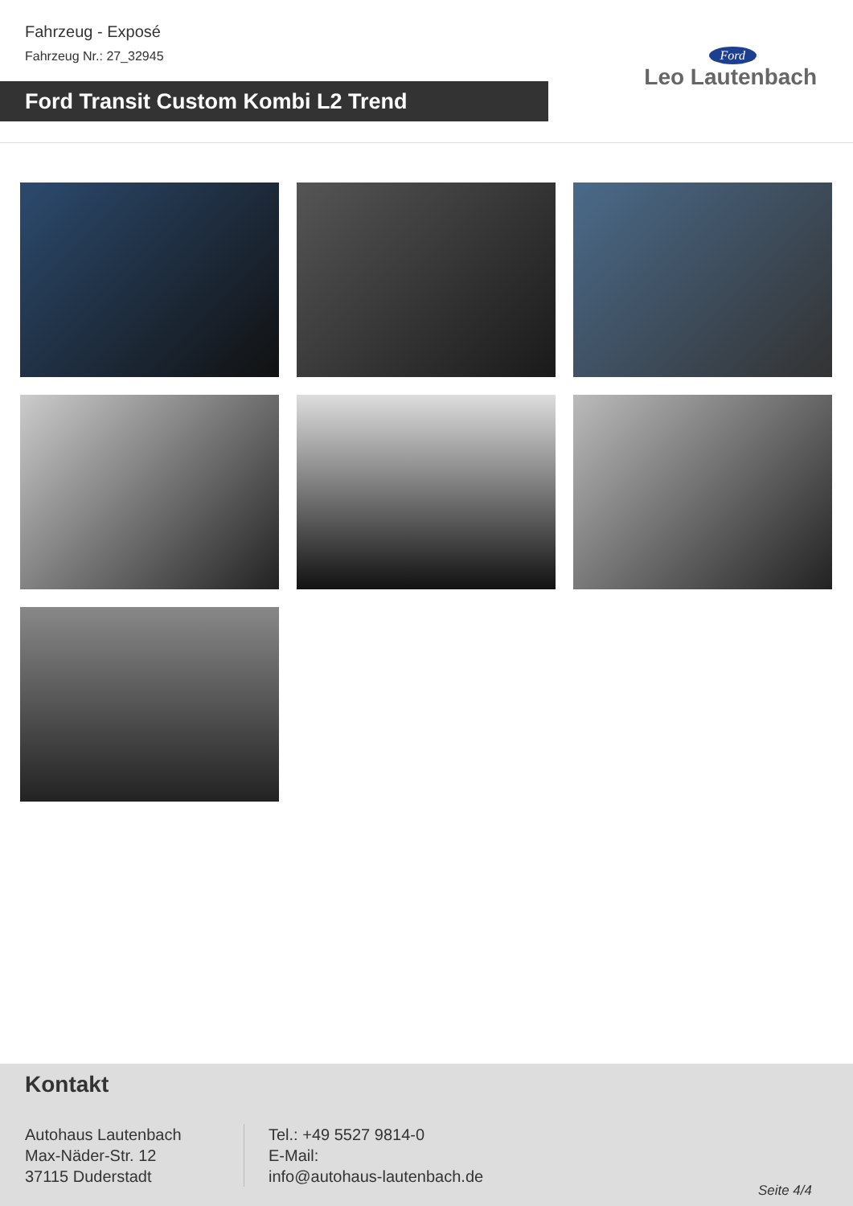Fahrzeug - Exposé
Fahrzeug Nr.: 27_32945
Ford Transit Custom Kombi L2 Trend
Ford
Leo Lautenbach
Kontakt
Autohaus Lautenbach
Max-Näder-Str. 12
37115 Duderstadt
Tel.: +49 5527 9814-0
E-Mail:
info@autohaus-lautenbach.de
Seite 4/4